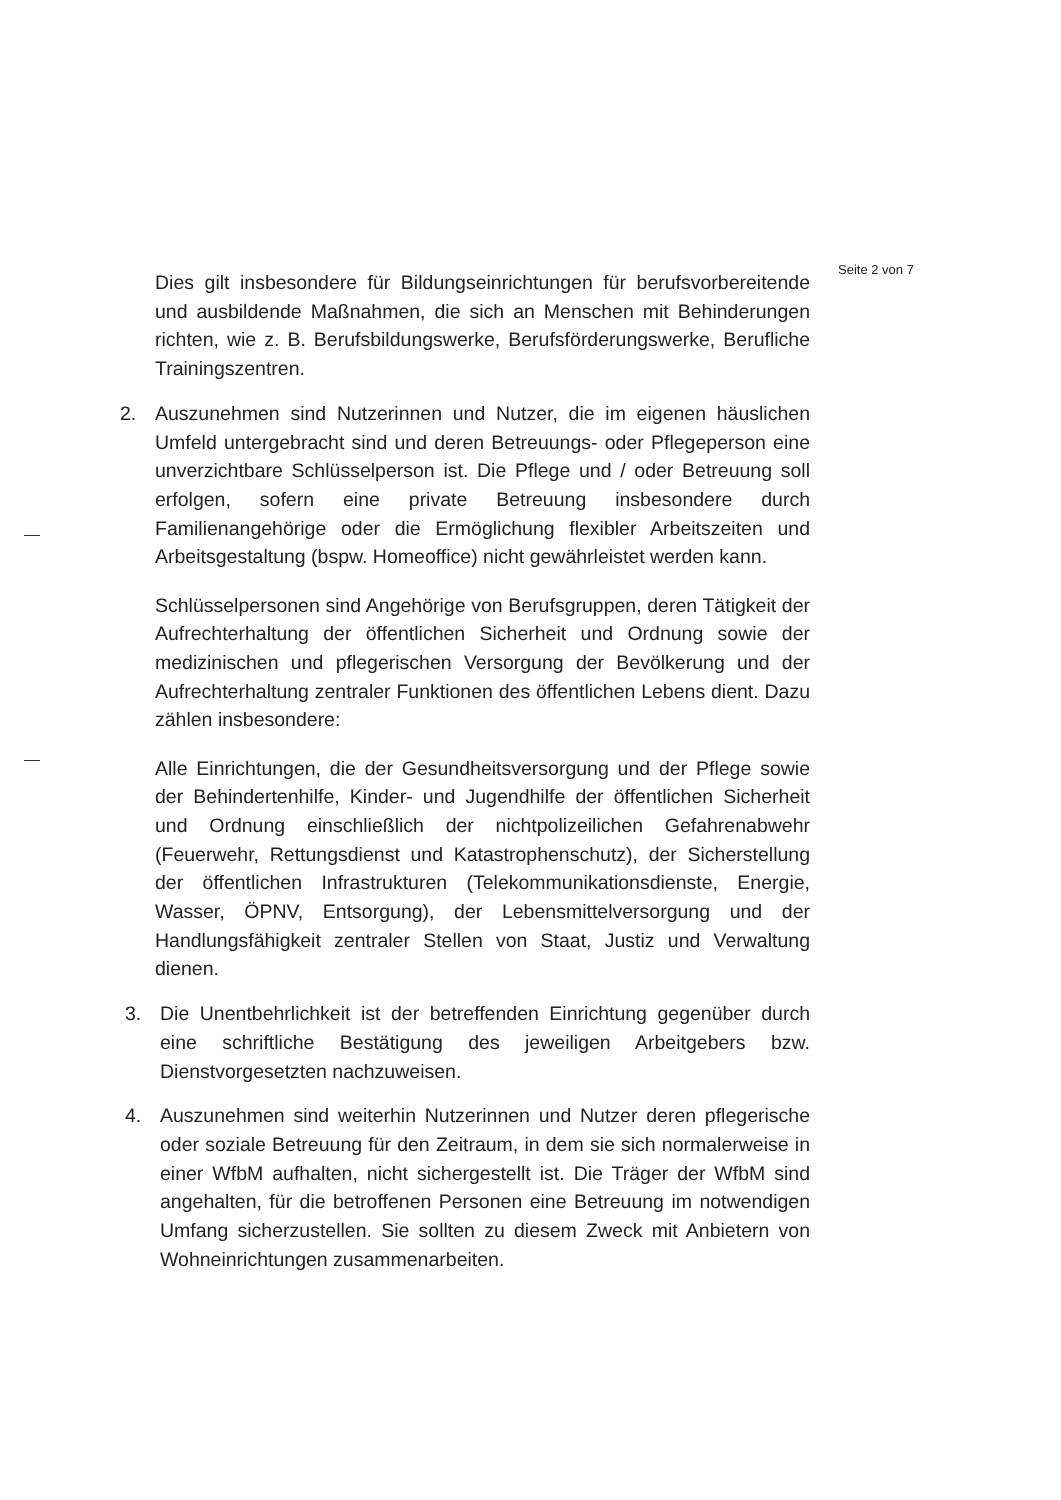Dies gilt insbesondere für Bildungseinrichtungen für berufsvorbereitende und ausbildende Maßnahmen, die sich an Menschen mit Behinderungen richten, wie z. B. Berufsbildungswerke, Berufsförderungswerke, Berufliche Trainingszentren.
2. Auszunehmen sind Nutzerinnen und Nutzer, die im eigenen häuslichen Umfeld untergebracht sind und deren Betreuungs- oder Pflegeperson eine unverzichtbare Schlüsselperson ist. Die Pflege und / oder Betreuung soll erfolgen, sofern eine private Betreuung insbesondere durch Familienangehörige oder die Ermöglichung flexibler Arbeitszeiten und Arbeitsgestaltung (bspw. Homeoffice) nicht gewährleistet werden kann.
Schlüsselpersonen sind Angehörige von Berufsgruppen, deren Tätigkeit der Aufrechterhaltung der öffentlichen Sicherheit und Ordnung sowie der medizinischen und pflegerischen Versorgung der Bevölkerung und der Aufrechterhaltung zentraler Funktionen des öffentlichen Lebens dient. Dazu zählen insbesondere:
Alle Einrichtungen, die der Gesundheitsversorgung und der Pflege sowie der Behindertenhilfe, Kinder- und Jugendhilfe der öffentlichen Sicherheit und Ordnung einschließlich der nichtpolizeilichen Gefahrenabwehr (Feuerwehr, Rettungsdienst und Katastrophenschutz), der Sicherstellung der öffentlichen Infrastrukturen (Telekommunikationsdienste, Energie, Wasser, ÖPNV, Entsorgung), der Lebensmittelversorgung und der Handlungsfähigkeit zentraler Stellen von Staat, Justiz und Verwaltung dienen.
3. Die Unentbehrlichkeit ist der betreffenden Einrichtung gegenüber durch eine schriftliche Bestätigung des jeweiligen Arbeitgebers bzw. Dienstvorgesetzten nachzuweisen.
4. Auszunehmen sind weiterhin Nutzerinnen und Nutzer deren pflegerische oder soziale Betreuung für den Zeitraum, in dem sie sich normalerweise in einer WfbM aufhalten, nicht sichergestellt ist. Die Träger der WfbM sind angehalten, für die betroffenen Personen eine Betreuung im notwendigen Umfang sicherzustellen. Sie sollten zu diesem Zweck mit Anbietern von Wohneinrichtungen zusammenarbeiten.
Seite 2 von 7